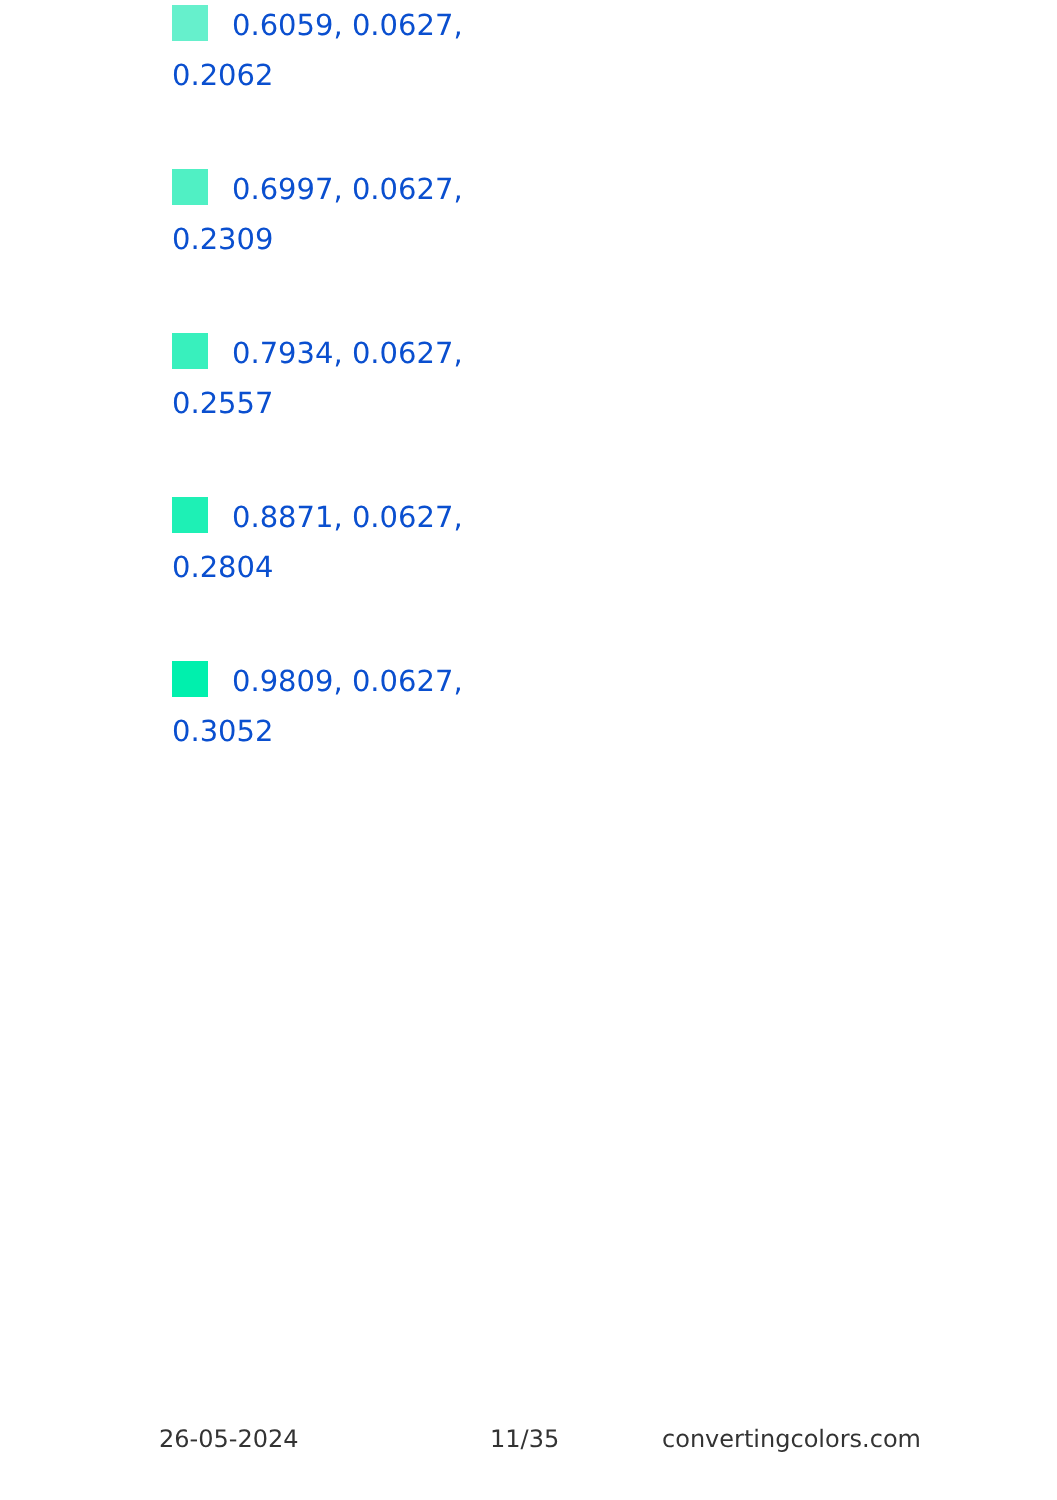0.6059, 0.0627, 0.2062
0.6997, 0.0627, 0.2309
0.7934, 0.0627, 0.2557
0.8871, 0.0627, 0.2804
0.9809, 0.0627, 0.3052
26-05-2024 11/35 convertingcolors.com